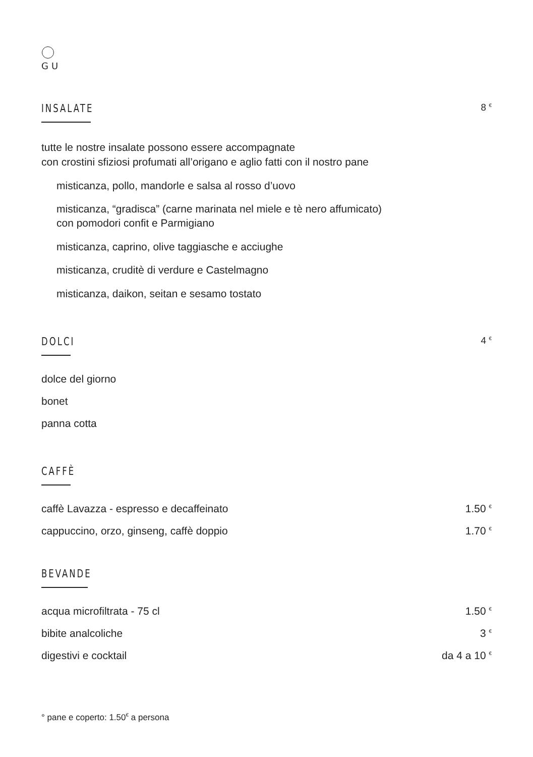GU
INSALATE
8 <sup>€</sup>
tutte le nostre insalate possono essere accompagnate
con crostini sfiziosi profumati all’origano e aglio fatti con il nostro pane
misticanza, pollo, mandorle e salsa al rosso d’uovo
misticanza, “gradisca” (carne marinata nel miele e tè nero affumicato)
con pomodori confit e Parmigiano
misticanza, caprino, olive taggiasche e acciughe
misticanza, cruditè di verdure e Castelmagno
misticanza, daikon, seitan e sesamo tostato
DOLCI
4 <sup>€</sup>
dolce del giorno
bonet
panna cotta
CAFFÈ
caffè Lavazza - espresso e decaffeinato 1.50 <sup>€</sup>
cappuccino, orzo, ginseng, caffè doppio 1.70 <sup>€</sup>
BEVANDE
acqua microfiltrata - 75 cl 1.50 <sup>€</sup>
bibite analcoliche 3 <sup>€</sup>
digestivi e cocktail da 4 a 10 <sup>€</sup>
° pane e coperto: 1.50<sup>€</sup> a persona